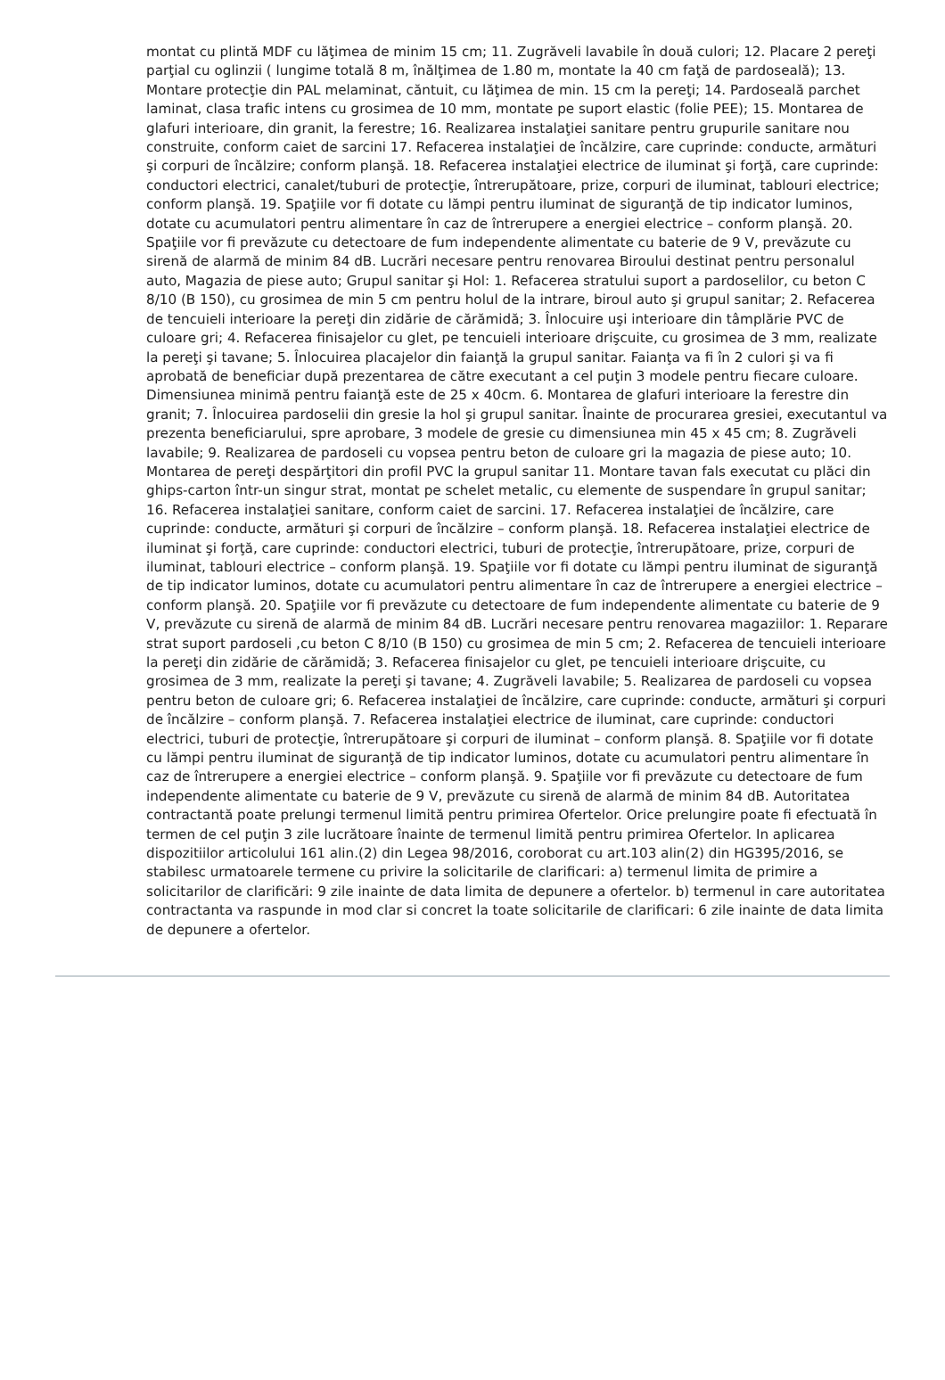montat cu plintă MDF cu lăţimea de minim 15 cm; 11. Zugrăveli lavabile în două culori; 12. Placare 2 pereţi parţial cu oglinzii ( lungime totală 8 m, înălţimea de 1.80 m, montate la 40 cm faţă de pardoseală); 13. Montare protecţie din PAL melaminat, căntuit, cu lăţimea de min. 15 cm la pereţi; 14. Pardoseală parchet laminat, clasa trafic intens cu grosimea de 10 mm, montate pe suport elastic (folie PEE); 15. Montarea de glafuri interioare, din granit, la ferestre; 16. Realizarea instalaţiei sanitare pentru grupurile sanitare nou construite, conform caiet de sarcini 17. Refacerea instalaţiei de încălzire, care cuprinde: conducte, armături şi corpuri de încălzire; conform planşă. 18. Refacerea instalaţiei electrice de iluminat şi forţă, care cuprinde: conductori electrici, canalet/tuburi de protecţie, întrerupătoare, prize, corpuri de iluminat, tablouri electrice; conform planşă. 19. Spaţiile vor fi dotate cu lămpi pentru iluminat de siguranţă de tip indicator luminos, dotate cu acumulatori pentru alimentare în caz de întrerupere a energiei electrice – conform planşă. 20. Spaţiile vor fi prevăzute cu detectoare de fum independente alimentate cu baterie de 9 V, prevăzute cu sirenă de alarmă de minim 84 dB. Lucrări necesare pentru renovarea Biroului destinat pentru personalul auto, Magazia de piese auto; Grupul sanitar şi Hol: 1. Refacerea stratului suport a pardoselilor, cu beton C 8/10 (B 150), cu grosimea de min 5 cm pentru holul de la intrare, biroul auto şi grupul sanitar; 2. Refacerea de tencuieli interioare la pereţi din zidărie de cărămidă; 3. Înlocuire uşi interioare din tâmplărie PVC de culoare gri; 4. Refacerea finisajelor cu glet, pe tencuieli interioare drişcuite, cu grosimea de 3 mm, realizate la pereţi şi tavane; 5. Înlocuirea placajelor din faianţă la grupul sanitar. Faianţa va fi în 2 culori şi va fi aprobată de beneficiar după prezentarea de către executant a cel puţin 3 modele pentru fiecare culoare. Dimensiunea minimă pentru faianţă este de 25 x 40cm. 6. Montarea de glafuri interioare la ferestre din granit; 7. Înlocuirea pardoselii din gresie la hol şi grupul sanitar. Înainte de procurarea gresiei, executantul va prezenta beneficiarului, spre aprobare, 3 modele de gresie cu dimensiunea min 45 x 45 cm; 8. Zugrăveli lavabile; 9. Realizarea de pardoseli cu vopsea pentru beton de culoare gri la magazia de piese auto; 10. Montarea de pereţi despărţitori din profil PVC la grupul sanitar 11. Montare tavan fals executat cu plăci din ghips-carton într-un singur strat, montat pe schelet metalic, cu elemente de suspendare în grupul sanitar; 16. Refacerea instalaţiei sanitare, conform caiet de sarcini. 17. Refacerea instalaţiei de încălzire, care cuprinde: conducte, armături şi corpuri de încălzire – conform planşă. 18. Refacerea instalaţiei electrice de iluminat şi forţă, care cuprinde: conductori electrici, tuburi de protecţie, întrerupătoare, prize, corpuri de iluminat, tablouri electrice – conform planşă. 19. Spaţiile vor fi dotate cu lămpi pentru iluminat de siguranţă de tip indicator luminos, dotate cu acumulatori pentru alimentare în caz de întrerupere a energiei electrice – conform planşă. 20. Spaţiile vor fi prevăzute cu detectoare de fum independente alimentate cu baterie de 9 V, prevăzute cu sirenă de alarmă de minim 84 dB. Lucrări necesare pentru renovarea magaziilor: 1. Reparare strat suport pardoseli ,cu beton C 8/10 (B 150) cu grosimea de min 5 cm; 2. Refacerea de tencuieli interioare la pereţi din zidărie de cărămidă; 3. Refacerea finisajelor cu glet, pe tencuieli interioare drişcuite, cu grosimea de 3 mm, realizate la pereţi şi tavane; 4. Zugrăveli lavabile; 5. Realizarea de pardoseli cu vopsea pentru beton de culoare gri; 6. Refacerea instalaţiei de încălzire, care cuprinde: conducte, armături şi corpuri de încălzire – conform planşă. 7. Refacerea instalaţiei electrice de iluminat, care cuprinde: conductori electrici, tuburi de protecţie, întrerupătoare şi corpuri de iluminat – conform planşă. 8. Spaţiile vor fi dotate cu lămpi pentru iluminat de siguranţă de tip indicator luminos, dotate cu acumulatori pentru alimentare în caz de întrerupere a energiei electrice – conform planşă. 9. Spaţiile vor fi prevăzute cu detectoare de fum independente alimentate cu baterie de 9 V, prevăzute cu sirenă de alarmă de minim 84 dB. Autoritatea contractantă poate prelungi termenul limită pentru primirea Ofertelor. Orice prelungire poate fi efectuată în termen de cel puţin 3 zile lucrătoare înainte de termenul limită pentru primirea Ofertelor. In aplicarea dispozitiilor articolului 161 alin.(2) din Legea 98/2016, coroborat cu art.103 alin(2) din HG395/2016, se stabilesc urmatoarele termene cu privire la solicitarile de clarificari: a) termenul limita de primire a solicitarilor de clarificări: 9 zile inainte de data limita de depunere a ofertelor. b) termenul in care autoritatea contractanta va raspunde in mod clar si concret la toate solicitarile de clarificari: 6 zile inainte de data limita de depunere a ofertelor.